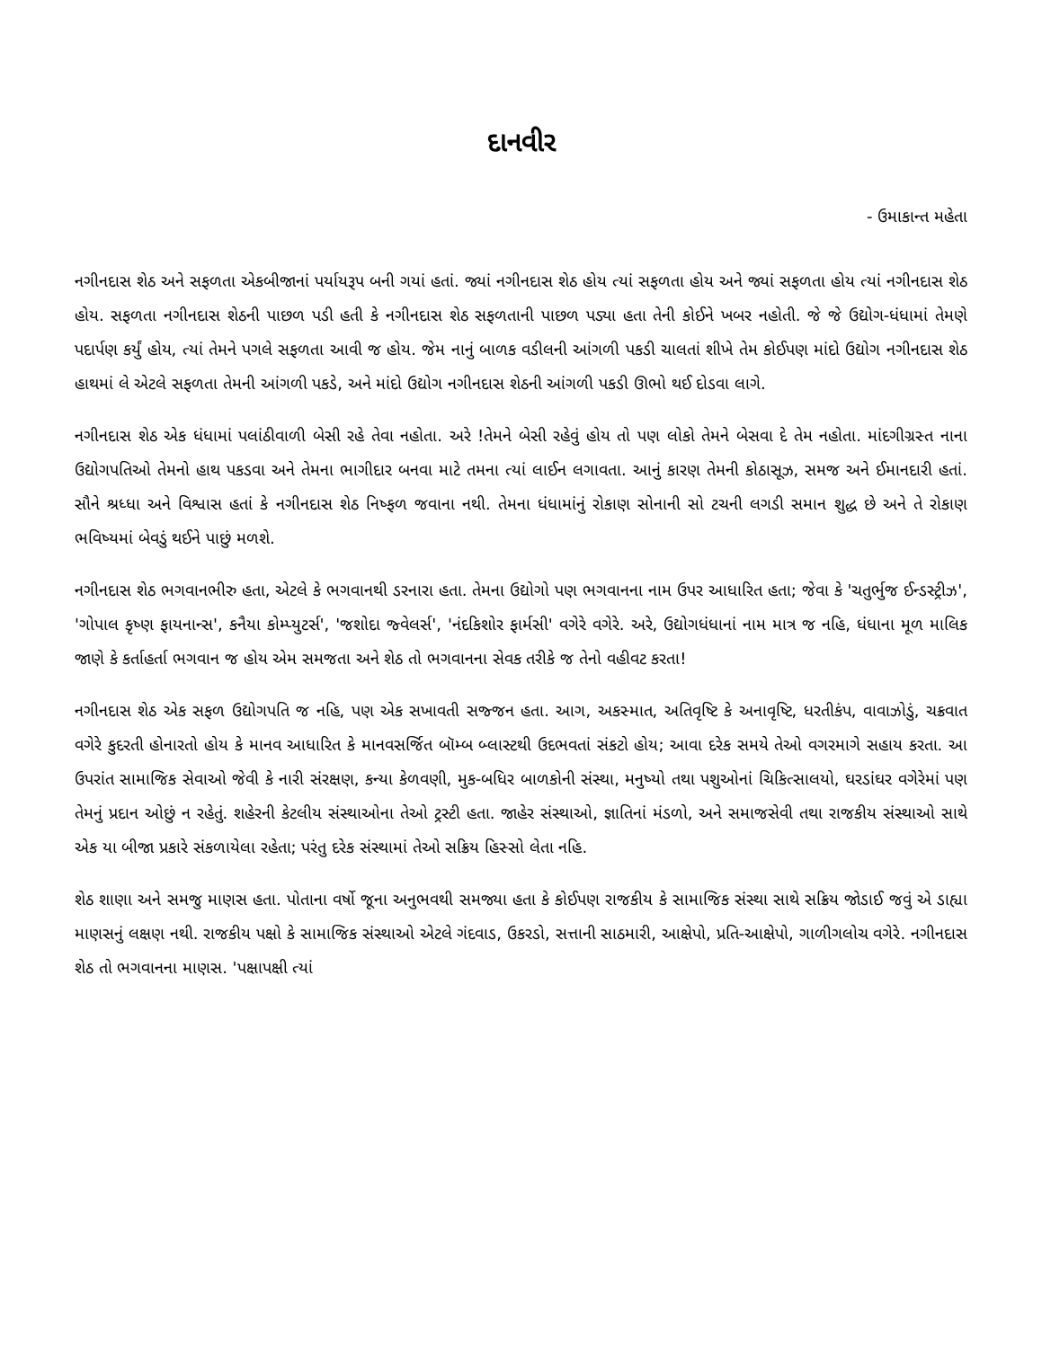દાનવીર
- ઉમાકાન્ત મહેતા
નગીનદાસ શેઠ અને સફળતા એકબીજાનાં પર્યાયરૂપ બની ગયાં હતાં. જ્યાં નગીનદાસ શેઠ હોય ત્યાં સફળતા હોય અને જ્યાં સફળતા હોય ત્યાં નગીનદાસ શેઠ હોય. સફળતા નગીનદાસ શેઠની પાછળ પડી હતી કે નગીનદાસ શેઠ સફળતાની પાછળ પડ્યા હતા તેની કોઈને ખબર નહોતી. જે જે ઉદ્યોગ-ધંધામાં તેમણે પદાર્પણ કર્યું હોય, ત્યાં તેમને પગલે સફળતા આવી જ હોય. જેમ નાનું બાળક વડીલની આંગળી પકડી ચાલતાં શીખે તેમ કોઈપણ માંદો ઉદ્યોગ નગીનદાસ શેઠ હાથમાં લે એટલે સફળતા તેમની આંગળી પકડે, અને માંદો ઉદ્યોગ નગીનદાસ શેઠની આંગળી પકડી ઊભો થઈ દોડવા લાગે.
નગીનદાસ શેઠ એક ધંધામાં પલાંઠીવાળી બેસી રહે તેવા નહોતા. અરે !તેમને બેસી રહેવું હોય તો પણ લોકો તેમને બેસવા દે તેમ નહોતા. માંદગીગ્રસ્ત નાના ઉદ્યોગપતિઓ તેમનો હાથ પકડવા અને તેમના ભાગીદાર બનવા માટે તમના ત્યાં લાઈન લગાવતા. આનું કારણ તેમની કોઠાસૂઝ, સમજ અને ઈમાનદારી હતાં. સૌને શ્રધ્ધા અને વિશ્વાસ હતાં કે નગીનદાસ શેઠ નિષ્ફળ જવાના નથી. તેમના ધંધામાંનું રોકાણ સોનાની સો ટચની લગડી સમાન શુદ્ધ છે અને તે રોકાણ ભવિષ્યમાં બેવડું થઈને પાછું મળશે.
નગીનદાસ શેઠ ભગવાનભીરુ હતા, એટલે કે ભગવાનથી ડરનારા હતા. તેમના ઉદ્યોગો પણ ભગવાનના નામ ઉપર આધારિત હતા; જેવા કે 'ચતુર્ભુજ ઈન્ડસ્ટ્રીઝ', 'ગોપાલ કૃષ્ણ ફાયનાન્સ', કનૈયા કોમ્પ્યુટર્સ', 'જશોદા જ્વેલર્સ', 'નંદકિશોર ફાર્મસી' વગેરે વગેરે. અરે, ઉદ્યોગધંધાનાં નામ માત્ર જ નહિ, ધંધાના મૂળ માલિક જાણે કે કર્તાહર્તા ભગવાન જ હોય એમ સમજતા અને શેઠ તો ભગવાનના સેવક તરીકે જ તેનો વહીવટ કરતા!
નગીનદાસ શેઠ એક સફળ ઉદ્યોગપતિ જ નહિ, પણ એક સખાવતી સજ્જન હતા. આગ, અકસ્માત, અતિવૃષ્ટિ કે અનાવૃષ્ટિ, ધરતીકંપ, વાવાઝોડું, ચક્રવાત વગેરે કુદરતી હોનારતો હોય કે માનવ આધારિત કે માનવસર્જિત બૉમ્બ બ્લાસ્ટથી ઉદભવતાં સંકટો હોય; આવા દરેક સમયે તેઓ વગરમાગે સહાય કરતા. આ ઉપરાંત સામાજિક સેવાઓ જેવી કે નારી સંરક્ષણ, કન્યા કેળવણી, મુક-બધિર બાળકોની સંસ્થા, મનુષ્યો તથા પશુઓનાં ચિકિત્સાલયો, ઘરડાંઘર વગેરેમાં પણ તેમનું પ્રદાન ઓછું ન રહેતું. શહેરની કેટલીય સંસ્થાઓના તેઓ ટ્રસ્ટી હતા. જાહેર સંસ્થાઓ, જ્ઞાતિનાં મંડળો, અને સમાજસેવી તથા રાજકીય સંસ્થાઓ સાથે એક યા બીજા પ્રકારે સંકળાયેલા રહેતા; પરંતુ દરેક સંસ્થામાં તેઓ સક્રિય હિસ્સો લેતા નહિ.
શેઠ શાણા અને સમજુ માણસ હતા. પોતાના વર્ષો જૂના અનુભવથી સમજ્યા હતા કે કોઈપણ રાજકીય કે સામાજિક સંસ્થા સાથે સક્રિય જોડાઈ જવું એ ડાહ્યા માણસનું લક્ષણ નથી. રાજકીય પક્ષો કે સામાજિક સંસ્થાઓ એટલે ગંદવાડ, ઉકરડો, સત્તાની સાઠમારી, આક્ષેપો, પ્રતિ-આક્ષેપો, ગાળીગલોચ વગેરે. નગીનદાસ શેઠ તો ભગવાનના માણસ. 'પક્ષાપક્ષી ત્યાં